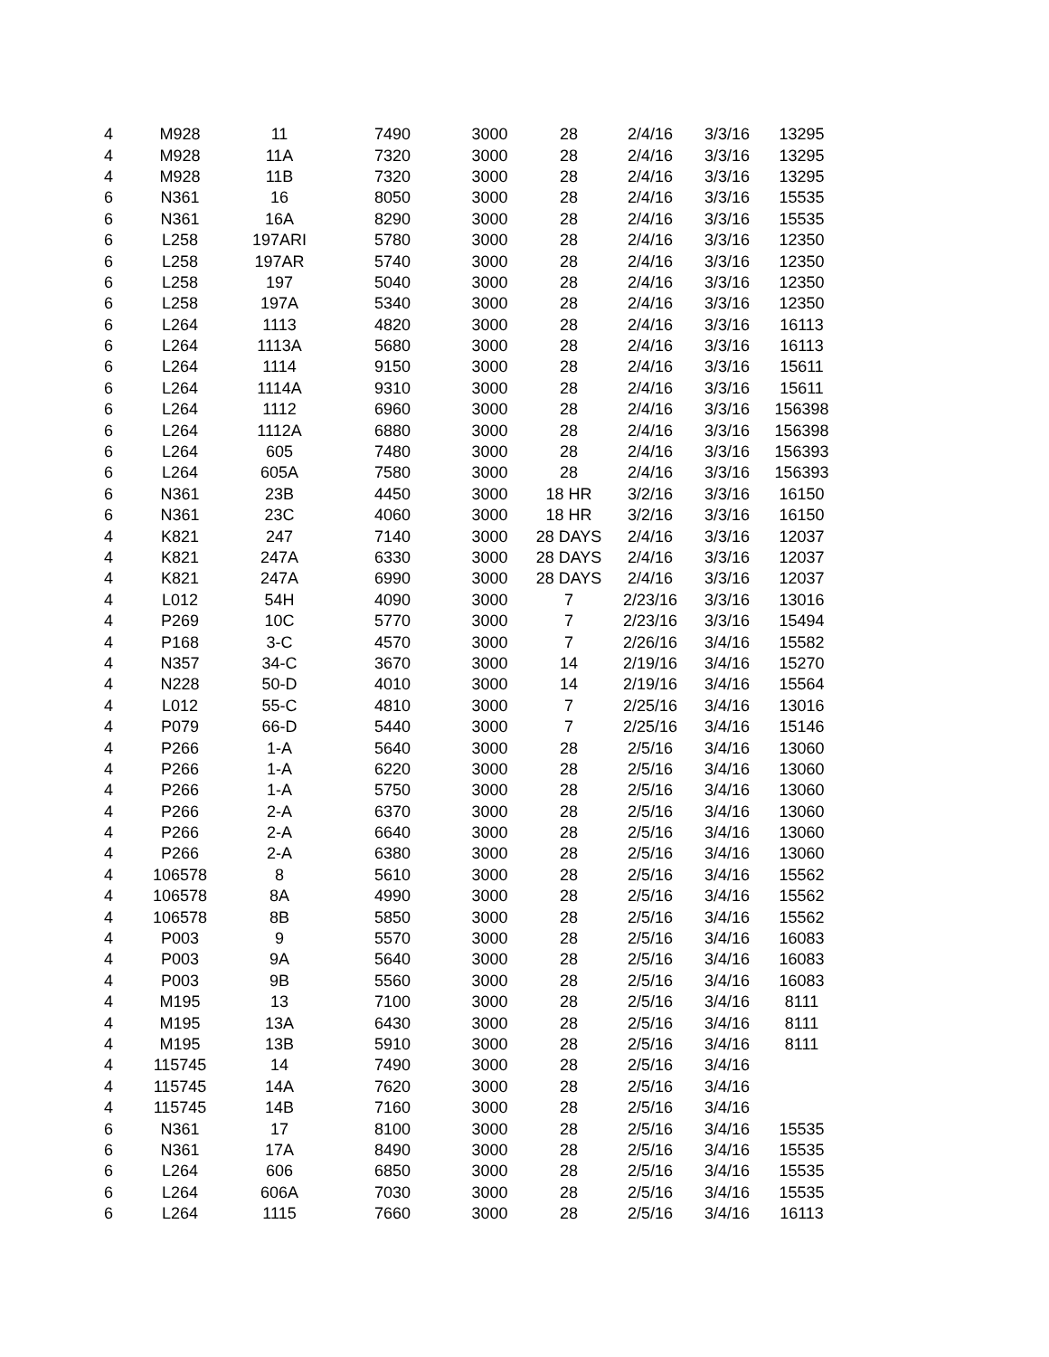| 4 | M928 | 11 | 7490 | 3000 | 28 | 2/4/16 | 3/3/16 | 13295 |
| 4 | M928 | 11A | 7320 | 3000 | 28 | 2/4/16 | 3/3/16 | 13295 |
| 4 | M928 | 11B | 7320 | 3000 | 28 | 2/4/16 | 3/3/16 | 13295 |
| 6 | N361 | 16 | 8050 | 3000 | 28 | 2/4/16 | 3/3/16 | 15535 |
| 6 | N361 | 16A | 8290 | 3000 | 28 | 2/4/16 | 3/3/16 | 15535 |
| 6 | L258 | 197ARI | 5780 | 3000 | 28 | 2/4/16 | 3/3/16 | 12350 |
| 6 | L258 | 197AR | 5740 | 3000 | 28 | 2/4/16 | 3/3/16 | 12350 |
| 6 | L258 | 197 | 5040 | 3000 | 28 | 2/4/16 | 3/3/16 | 12350 |
| 6 | L258 | 197A | 5340 | 3000 | 28 | 2/4/16 | 3/3/16 | 12350 |
| 6 | L264 | 1113 | 4820 | 3000 | 28 | 2/4/16 | 3/3/16 | 16113 |
| 6 | L264 | 1113A | 5680 | 3000 | 28 | 2/4/16 | 3/3/16 | 16113 |
| 6 | L264 | 1114 | 9150 | 3000 | 28 | 2/4/16 | 3/3/16 | 15611 |
| 6 | L264 | 1114A | 9310 | 3000 | 28 | 2/4/16 | 3/3/16 | 15611 |
| 6 | L264 | 1112 | 6960 | 3000 | 28 | 2/4/16 | 3/3/16 | 156398 |
| 6 | L264 | 1112A | 6880 | 3000 | 28 | 2/4/16 | 3/3/16 | 156398 |
| 6 | L264 | 605 | 7480 | 3000 | 28 | 2/4/16 | 3/3/16 | 156393 |
| 6 | L264 | 605A | 7580 | 3000 | 28 | 2/4/16 | 3/3/16 | 156393 |
| 6 | N361 | 23B | 4450 | 3000 | 18 HR | 3/2/16 | 3/3/16 | 16150 |
| 6 | N361 | 23C | 4060 | 3000 | 18 HR | 3/2/16 | 3/3/16 | 16150 |
| 4 | K821 | 247 | 7140 | 3000 | 28 DAYS | 2/4/16 | 3/3/16 | 12037 |
| 4 | K821 | 247A | 6330 | 3000 | 28 DAYS | 2/4/16 | 3/3/16 | 12037 |
| 4 | K821 | 247A | 6990 | 3000 | 28 DAYS | 2/4/16 | 3/3/16 | 12037 |
| 4 | L012 | 54H | 4090 | 3000 | 7 | 2/23/16 | 3/3/16 | 13016 |
| 4 | P269 | 10C | 5770 | 3000 | 7 | 2/23/16 | 3/3/16 | 15494 |
| 4 | P168 | 3-C | 4570 | 3000 | 7 | 2/26/16 | 3/4/16 | 15582 |
| 4 | N357 | 34-C | 3670 | 3000 | 14 | 2/19/16 | 3/4/16 | 15270 |
| 4 | N228 | 50-D | 4010 | 3000 | 14 | 2/19/16 | 3/4/16 | 15564 |
| 4 | L012 | 55-C | 4810 | 3000 | 7 | 2/25/16 | 3/4/16 | 13016 |
| 4 | P079 | 66-D | 5440 | 3000 | 7 | 2/25/16 | 3/4/16 | 15146 |
| 4 | P266 | 1-A | 5640 | 3000 | 28 | 2/5/16 | 3/4/16 | 13060 |
| 4 | P266 | 1-A | 6220 | 3000 | 28 | 2/5/16 | 3/4/16 | 13060 |
| 4 | P266 | 1-A | 5750 | 3000 | 28 | 2/5/16 | 3/4/16 | 13060 |
| 4 | P266 | 2-A | 6370 | 3000 | 28 | 2/5/16 | 3/4/16 | 13060 |
| 4 | P266 | 2-A | 6640 | 3000 | 28 | 2/5/16 | 3/4/16 | 13060 |
| 4 | P266 | 2-A | 6380 | 3000 | 28 | 2/5/16 | 3/4/16 | 13060 |
| 4 | 106578 | 8 | 5610 | 3000 | 28 | 2/5/16 | 3/4/16 | 15562 |
| 4 | 106578 | 8A | 4990 | 3000 | 28 | 2/5/16 | 3/4/16 | 15562 |
| 4 | 106578 | 8B | 5850 | 3000 | 28 | 2/5/16 | 3/4/16 | 15562 |
| 4 | P003 | 9 | 5570 | 3000 | 28 | 2/5/16 | 3/4/16 | 16083 |
| 4 | P003 | 9A | 5640 | 3000 | 28 | 2/5/16 | 3/4/16 | 16083 |
| 4 | P003 | 9B | 5560 | 3000 | 28 | 2/5/16 | 3/4/16 | 16083 |
| 4 | M195 | 13 | 7100 | 3000 | 28 | 2/5/16 | 3/4/16 | 8111 |
| 4 | M195 | 13A | 6430 | 3000 | 28 | 2/5/16 | 3/4/16 | 8111 |
| 4 | M195 | 13B | 5910 | 3000 | 28 | 2/5/16 | 3/4/16 | 8111 |
| 4 | 115745 | 14 | 7490 | 3000 | 28 | 2/5/16 | 3/4/16 | |
| 4 | 115745 | 14A | 7620 | 3000 | 28 | 2/5/16 | 3/4/16 | |
| 4 | 115745 | 14B | 7160 | 3000 | 28 | 2/5/16 | 3/4/16 | |
| 6 | N361 | 17 | 8100 | 3000 | 28 | 2/5/16 | 3/4/16 | 15535 |
| 6 | N361 | 17A | 8490 | 3000 | 28 | 2/5/16 | 3/4/16 | 15535 |
| 6 | L264 | 606 | 6850 | 3000 | 28 | 2/5/16 | 3/4/16 | 15535 |
| 6 | L264 | 606A | 7030 | 3000 | 28 | 2/5/16 | 3/4/16 | 15535 |
| 6 | L264 | 1115 | 7660 | 3000 | 28 | 2/5/16 | 3/4/16 | 16113 |